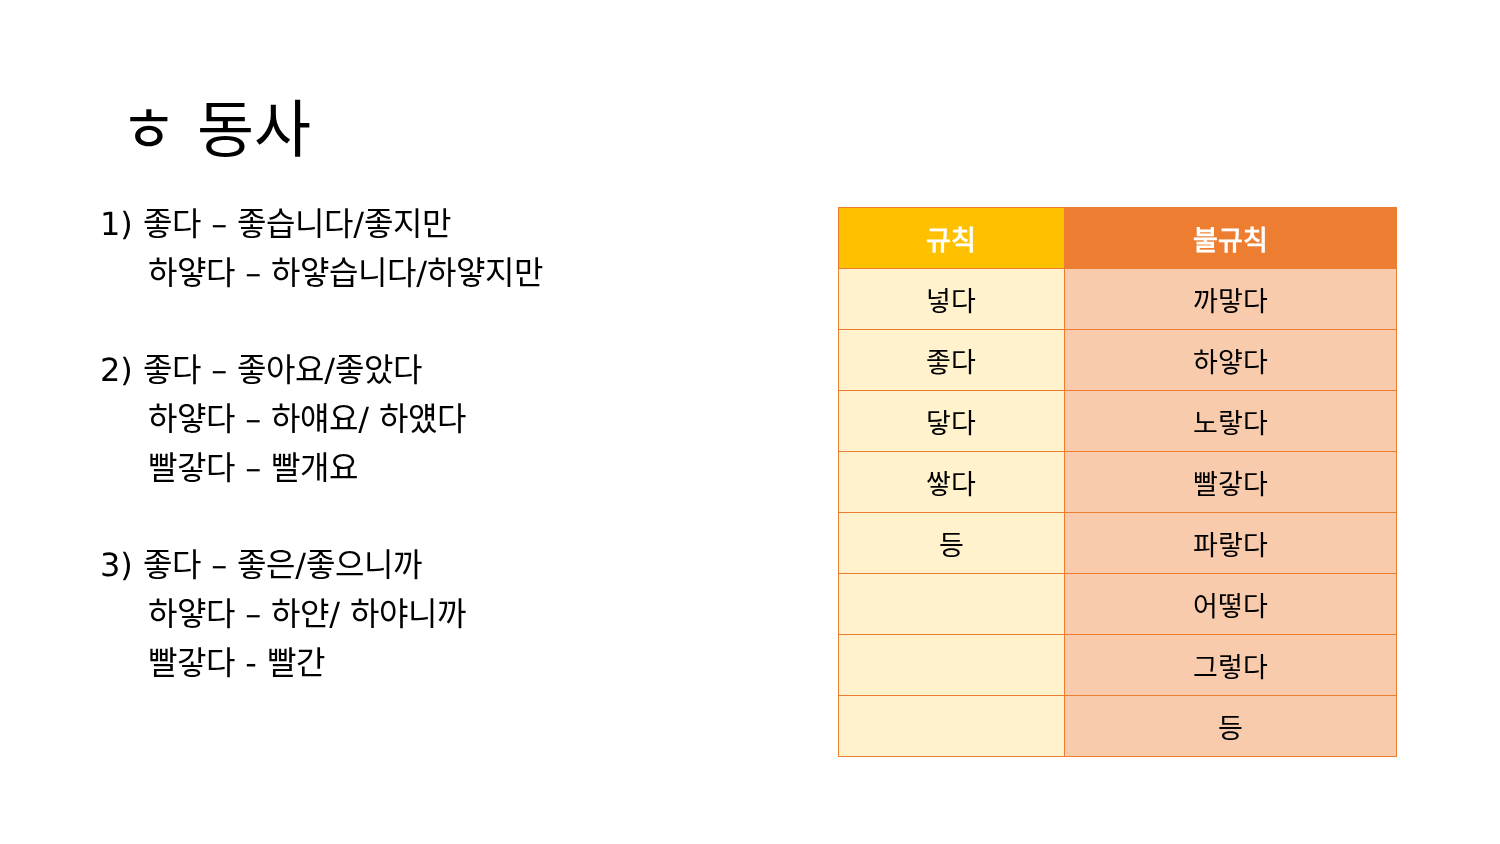ㅎ 동사
1) 좋다 – 좋습니다/좋지만
하얗다 – 하얗습니다/하얗지만
2) 좋다 – 좋아요/좋았다
하얗다 – 하얘요/ 하얬다
빨갛다 – 빨개요
3) 좋다 – 좋은/좋으니까
하얗다 – 하얀/ 하야니까
빨갛다 - 빨간
| 규칙 | 불규칙 |
| --- | --- |
| 넣다 | 까맣다 |
| 좋다 | 하얗다 |
| 닿다 | 노랗다 |
| 쌓다 | 빨갛다 |
| 등 | 파랗다 |
| | 어떻다 |
| | 그렇다 |
| | 등 |